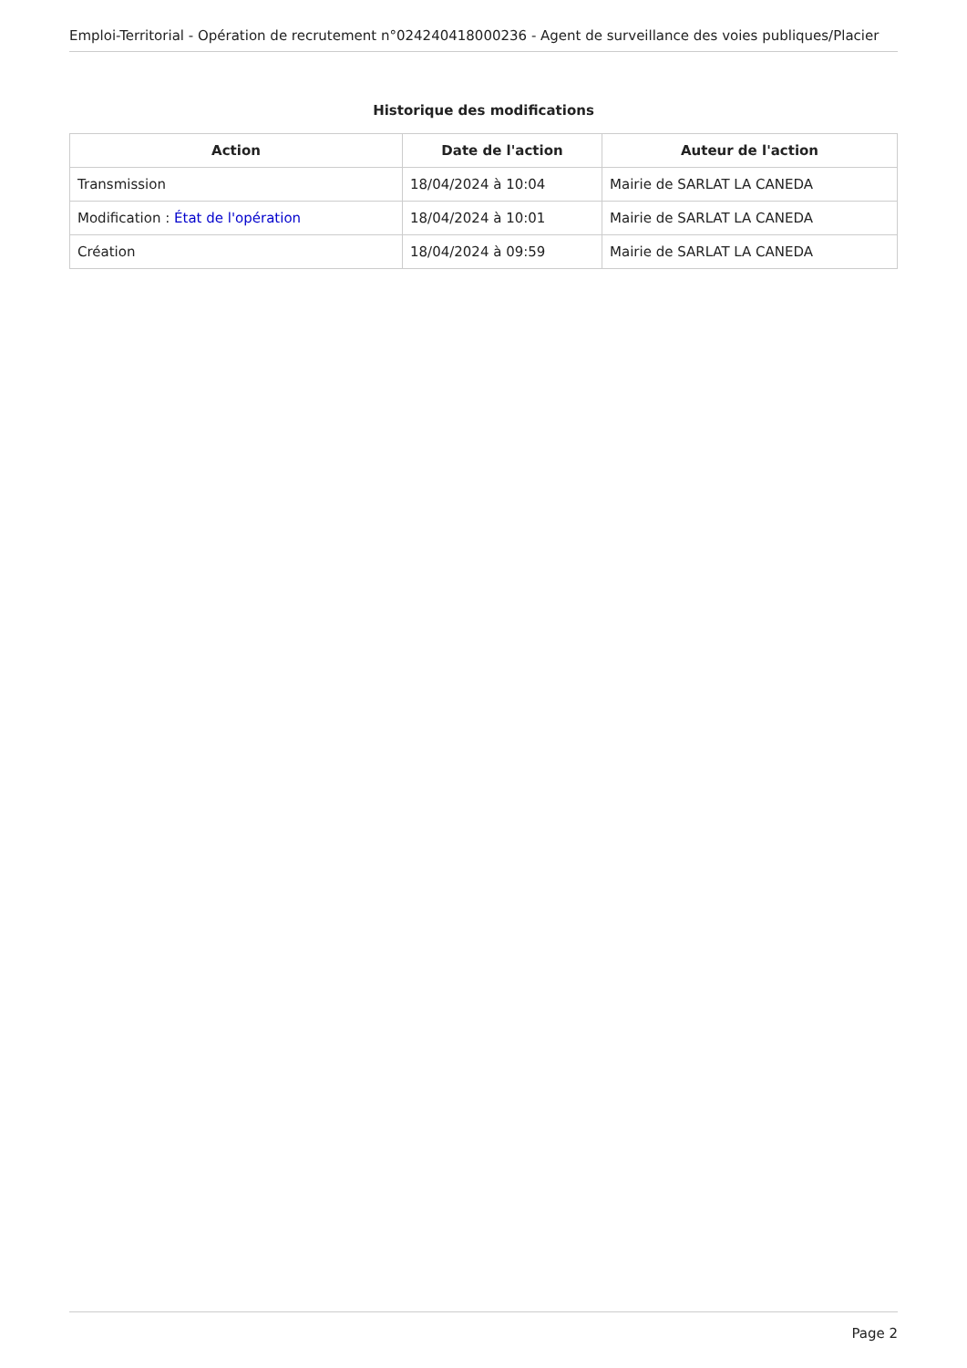Emploi-Territorial - Opération de recrutement n°024240418000236 - Agent de surveillance des voies publiques/Placier
Historique des modifications
| Action | Date de l'action | Auteur de l'action |
| --- | --- | --- |
| Transmission | 18/04/2024 à 10:04 | Mairie de SARLAT LA CANEDA |
| Modification : État de l'opération | 18/04/2024 à 10:01 | Mairie de SARLAT LA CANEDA |
| Création | 18/04/2024 à 09:59 | Mairie de SARLAT LA CANEDA |
Page 2